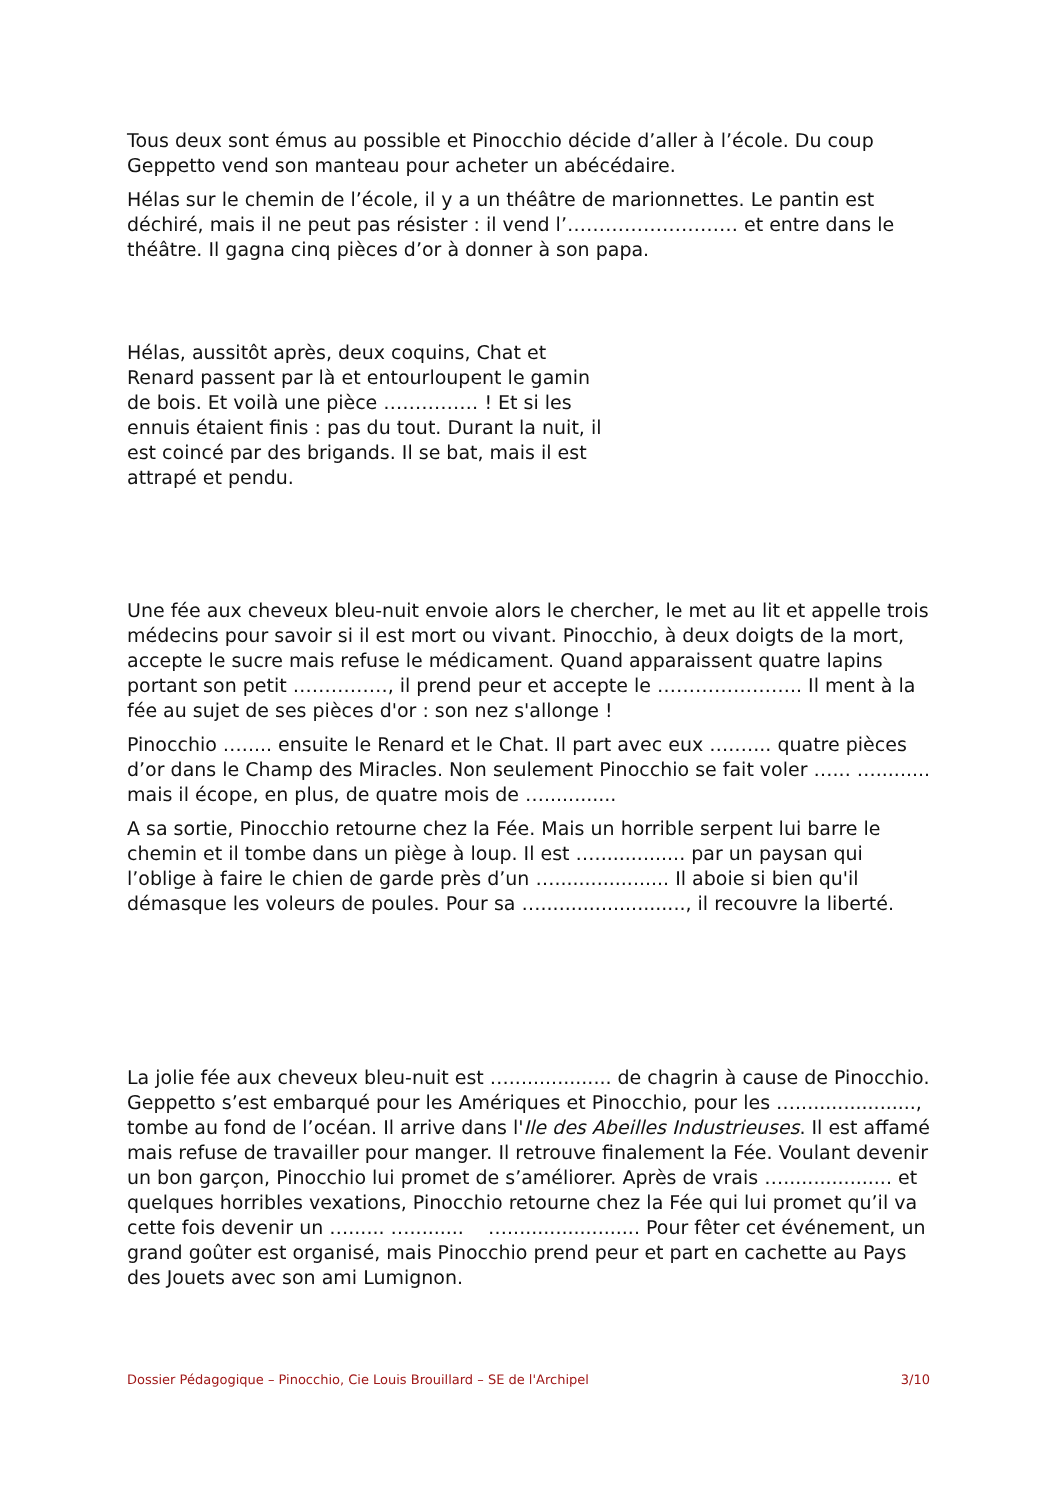Tous deux sont émus au possible et Pinocchio décide d’aller à l’école. Du coup Geppetto vend son manteau pour acheter un abécédaire.
Hélas sur le chemin de l’école, il y a un théâtre de marionnettes. Le pantin est déchiré, mais il ne peut pas résister : il vend l’……………………… et entre dans le théâtre. Il gagna cinq pièces d’or à donner à son papa.
Hélas, aussitôt après, deux coquins, Chat et Renard passent par là et entourloupent le gamin de bois. Et voilà une pièce …………… ! Et si les ennuis étaient finis : pas du tout. Durant la nuit, il est coincé par des brigands. Il se bat, mais il est attrapé et pendu.
Une fée aux cheveux bleu-nuit envoie alors le chercher, le met au lit et appelle trois médecins pour savoir si il est mort ou vivant. Pinocchio, à deux doigts de la mort, accepte le sucre mais refuse le médicament. Quand apparaissent quatre lapins portant son petit ……………, il prend peur et accepte le ………………….. Il ment à la fée au sujet de ses pièces d'or : son nez s'allonge !
Pinocchio …..... ensuite le Renard et le Chat. Il part avec eux ….…... quatre pièces d’or dans le Champ des Miracles. Non seulement Pinocchio se fait voler …... …......... mais il écope, en plus, de quatre mois de …............
A sa sortie, Pinocchio retourne chez la Fée. Mais un horrible serpent lui barre le chemin et il tombe dans un piège à loup. Il est …............... par un paysan qui l’oblige à faire le chien de garde près d’un …................... Il aboie si bien qu'il démasque les voleurs de poules. Pour sa …........................, il recouvre la liberté.
La jolie fée aux cheveux bleu-nuit est …................. de chagrin à cause de Pinocchio. Geppetto s’est embarqué pour les Amériques et Pinocchio, pour les …...................., tombe au fond de l’océan. Il arrive dans l'Ile des Abeilles Industrieuses. Il est affamé mais refuse de travailler pour manger. Il retrouve finalement la Fée. Voulant devenir un bon garçon, Pinocchio lui promet de s’améliorer. Après de vrais ….................. et quelques horribles vexations, Pinocchio retourne chez la Fée qui lui promet qu’il va cette fois devenir un …...... …......... …...................... Pour fêter cet événement, un grand goûter est organisé, mais Pinocchio prend peur et part en cachette au Pays des Jouets avec son ami Lumignon.
Dossier Pédagogique – Pinocchio, Cie Louis Brouillard – SE de l'Archipel 3/10